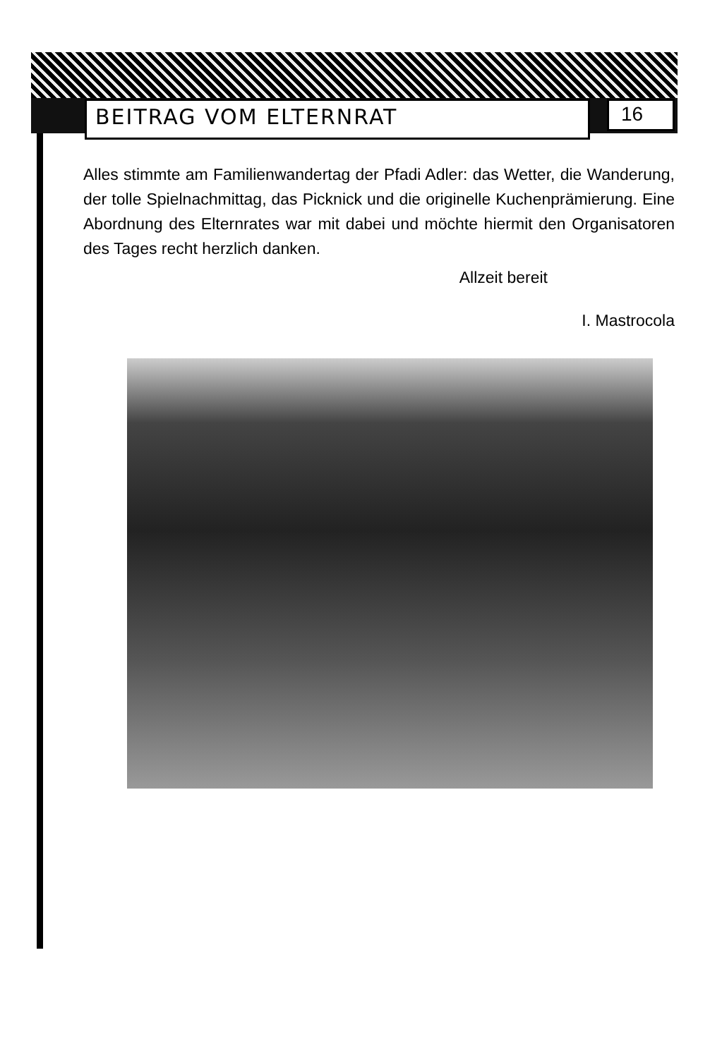BEITRAG VOM ELTERNRAT 16
Alles stimmte am Familienwandertag der Pfadi Adler: das Wetter, die Wanderung, der tolle Spielnachmittag, das Picknick und die originelle Kuchenprämierung. Eine Abordnung des Elternrates war mit dabei und möchte hiermit den Organisatoren des Tages recht herzlich danken.
Allzeit bereit
I. Mastrocola